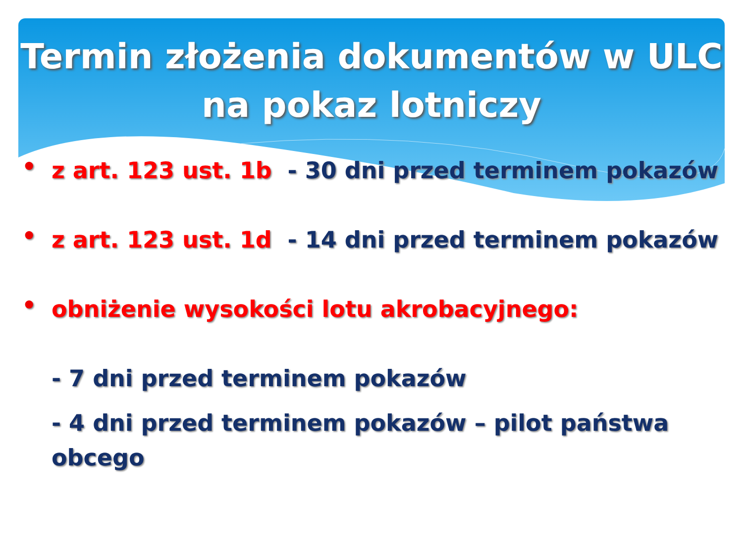Termin złożenia dokumentów w ULC
na pokaz lotniczy
•
z art. 123 ust. 1b - 30 dni przed terminem pokazów
•
z art. 123 ust. 1d - 14 dni przed terminem pokazów
•
obniżenie wysokości lotu akrobacyjnego:
- 7 dni przed terminem pokazów
- 4 dni przed terminem pokazów – pilot państwa obcego